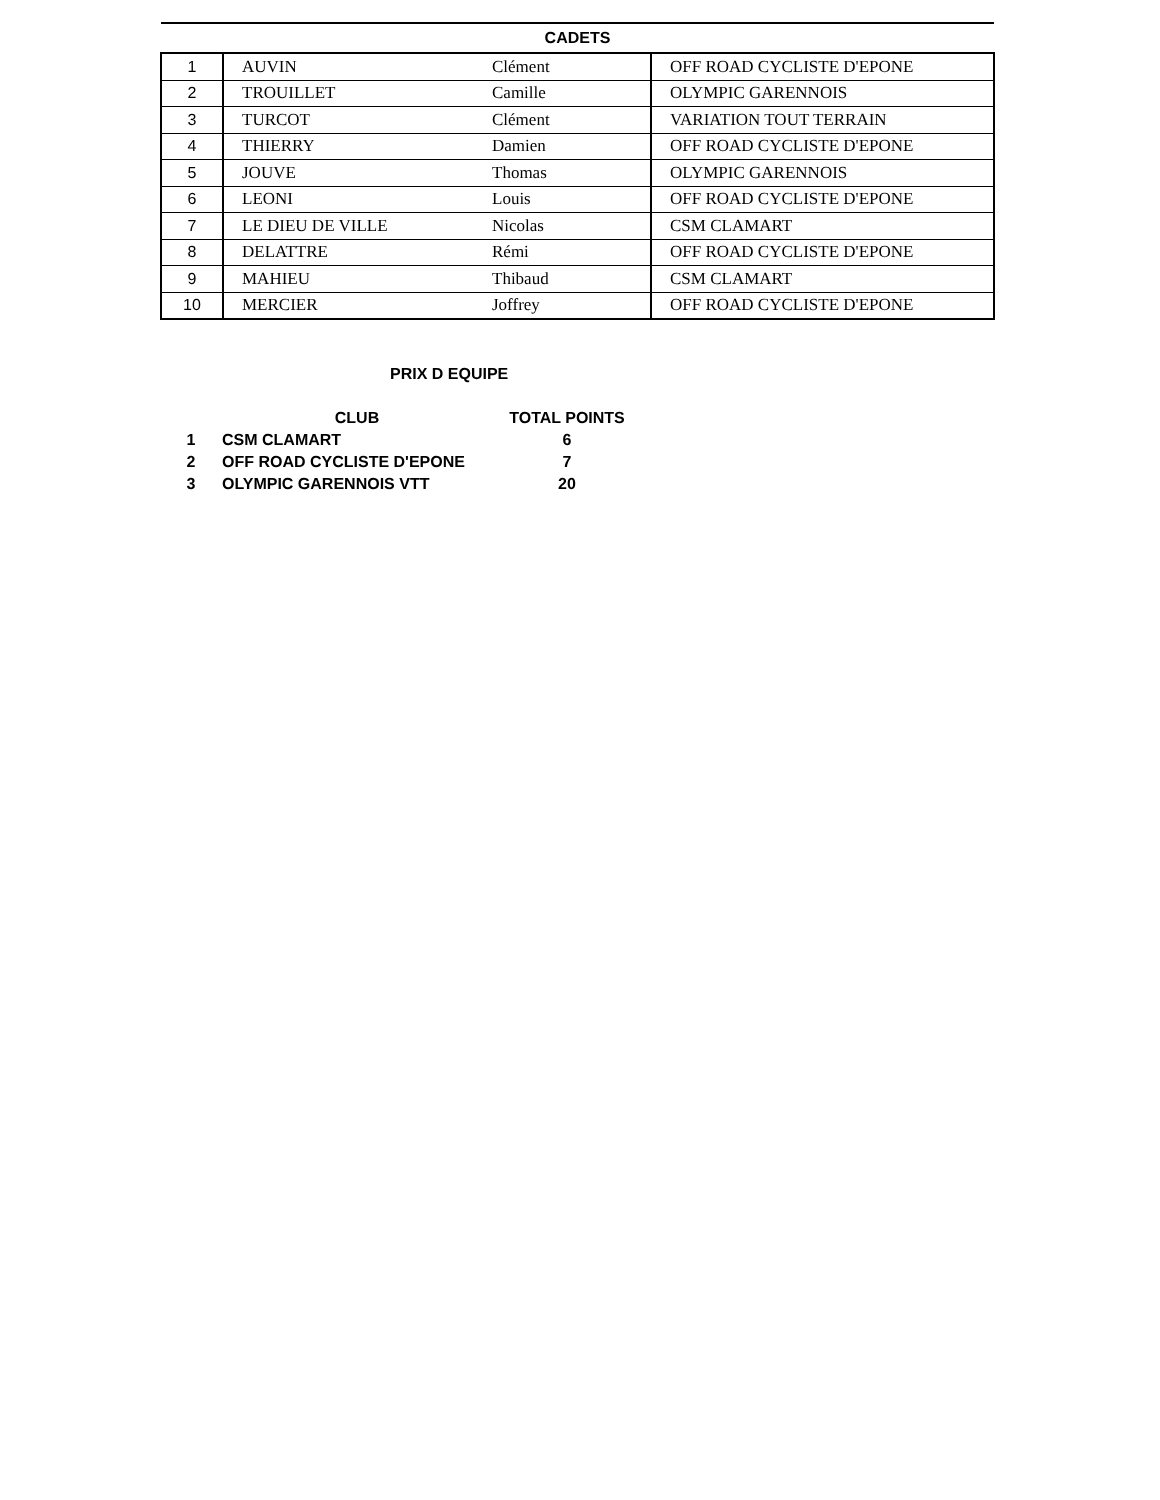| CADETS | | | |
| --- | --- | --- | --- |
| 1 | AUVIN | Clément | OFF ROAD CYCLISTE D'EPONE |
| 2 | TROUILLET | Camille | OLYMPIC GARENNOIS |
| 3 | TURCOT | Clément | VARIATION TOUT TERRAIN |
| 4 | THIERRY | Damien | OFF ROAD CYCLISTE D'EPONE |
| 5 | JOUVE | Thomas | OLYMPIC GARENNOIS |
| 6 | LEONI | Louis | OFF ROAD CYCLISTE D'EPONE |
| 7 | LE DIEU DE VILLE | Nicolas | CSM CLAMART |
| 8 | DELATTRE | Rémi | OFF ROAD CYCLISTE D'EPONE |
| 9 | MAHIEU | Thibaud | CSM CLAMART |
| 10 | MERCIER | Joffrey | OFF ROAD CYCLISTE D'EPONE |
PRIX D EQUIPE
| | CLUB | TOTAL POINTS |
| --- | --- | --- |
| 1 | CSM CLAMART | 6 |
| 2 | OFF ROAD CYCLISTE D'EPONE | 7 |
| 3 | OLYMPIC GARENNOIS VTT | 20 |